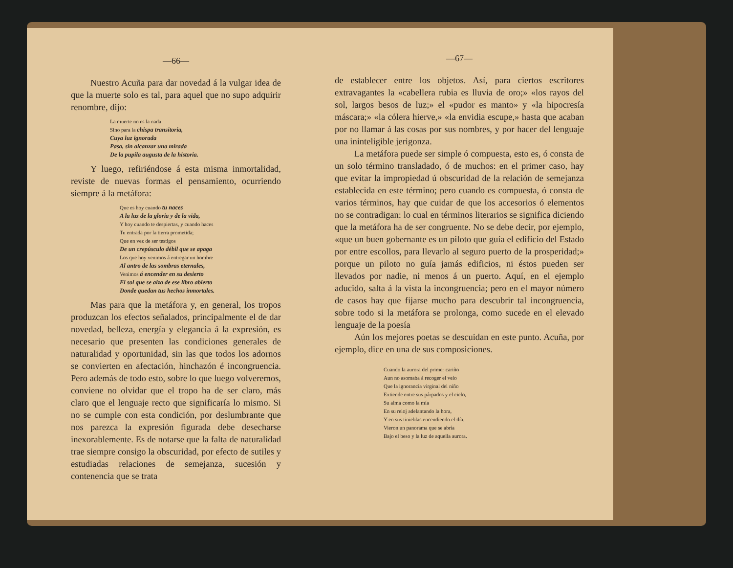—66—
Nuestro Acuña para dar novedad á la vulgar idea de que la muerte solo es tal, para aquel que no supo adquirir renombre, dijo:
La muerte no es la nada
Sino para la chispa transitoria,
Cuya luz ignorada
Pasa, sin alcanzar una mirada
De la pupila augusta de la historia.
Y luego, refiriéndose á esta misma inmortalidad, reviste de nuevas formas el pensamiento, ocurriendo siempre á la metáfora:
Que es hoy cuando tu naces
A la luz de la gloria y de la vida,
Y hoy cuando te despiertas, y cuando haces
Tu entrada por la tierra prometida;
Que en vez de ser testigos
De un crepúsculo débil que se apaga
Los que hoy venimos á entregar un hombre
Al antro de las sombras eternales,
Venimos á encender en su desierto
El sol que se alza de ese libro abierto
Donde quedan tus hechos inmortales.
Mas para que la metáfora y, en general, los tropos produzcan los efectos señalados, principalmente el de dar novedad, belleza, energía y elegancia á la expresión, es necesario que presenten las condiciones generales de naturalidad y oportunidad, sin las que todos los adornos se convierten en afectación, hinchazón é incongruencia. Pero además de todo esto, sobre lo que luego volveremos, conviene no olvidar que el tropo ha de ser claro, más claro que el lenguaje recto que significaría lo mismo. Si no se cumple con esta condición, por deslumbrante que nos parezca la expresión figurada debe desecharse inexorablemente. Es de notarse que la falta de naturalidad trae siempre consigo la obscuridad, por efecto de sutiles y estudiadas relaciones de semejanza, sucesión y contenencia que se trata
—67—
de establecer entre los objetos. Así, para ciertos escritores extravagantes la «cabellera rubia es lluvia de oro;» «los rayos del sol, largos besos de luz;» el «pudor es manto» y «la hipocresía máscara;» «la cólera hierve,» «la envidia escupe,» hasta que acaban por no llamar á las cosas por sus nombres, y por hacer del lenguaje una ininteligible jerigonza.
La metáfora puede ser simple ó compuesta, esto es, ó consta de un solo término transladado, ó de muchos: en el primer caso, hay que evitar la impropiedad ú obscuridad de la relación de semejanza establecida en este término; pero cuando es compuesta, ó consta de varios términos, hay que cuidar de que los accesorios ó elementos no se contradigan: lo cual en términos literarios se significa diciendo que la metáfora ha de ser congruente. No se debe decir, por ejemplo, «que un buen gobernante es un piloto que guía el edificio del Estado por entre escollos, para llevarlo al seguro puerto de la prosperidad;» porque un piloto no guía jamás edificios, ni éstos pueden ser llevados por nadie, ni menos á un puerto. Aquí, en el ejemplo aducido, salta á la vista la incongruencia; pero en el mayor número de casos hay que fijarse mucho para descubrir tal incongruencia, sobre todo si la metáfora se prolonga, como sucede en el elevado lenguaje de la poesía
Aún los mejores poetas se descuidan en este punto. Acuña, por ejemplo, dice en una de sus composiciones.
Cuando la aurora del primer cariño
Aun no asomaba á recoger el velo
Que la ignorancia virginal del niño
Extiende entre sus párpados y el cielo,
Su alma como la mía
En su reloj adelantando la hora,
Y en sus tinieblas encendiendo el día,
Vieron un panorama que se abría
Bajo el beso y la luz de aquella aurora.